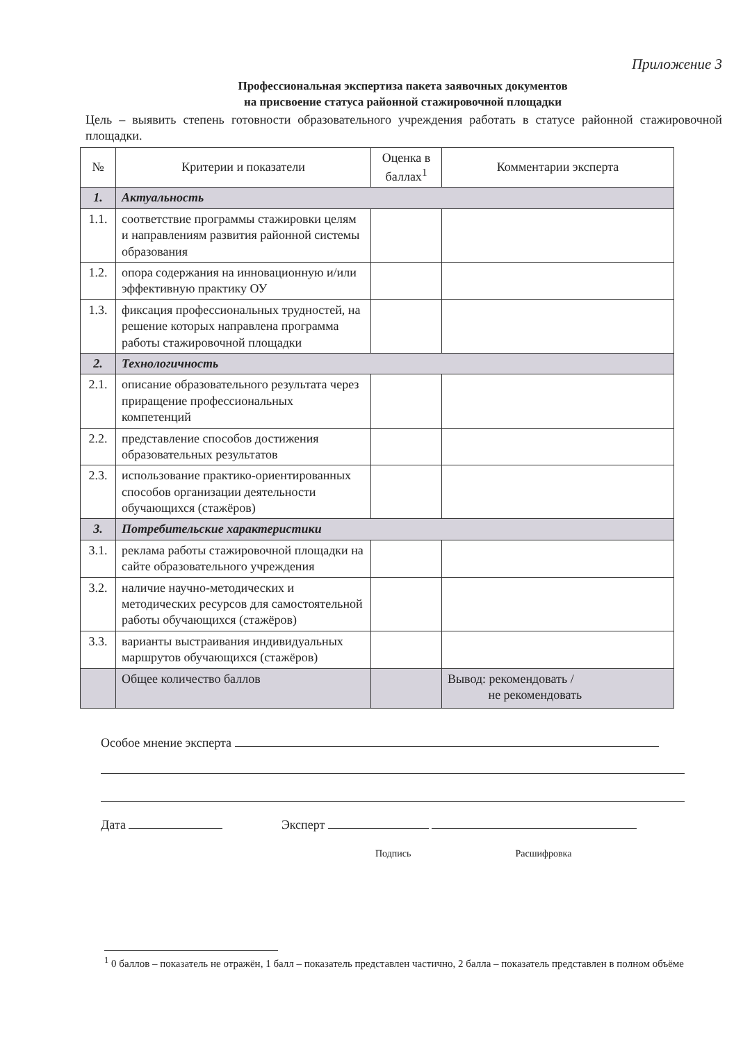Приложение 3
Профессиональная экспертиза пакета заявочных документов
на присвоение статуса районной стажировочной площадки
Цель – выявить степень готовности образовательного учреждения работать в статусе районной стажировочной площадки.
| № | Критерии и показатели | Оценка в баллах<sup>1</sup> | Комментарии эксперта |
| --- | --- | --- | --- |
| 1. | Актуальность | | |
| 1.1. | соответствие программы стажировки целям и направлениям развития районной системы образования | | |
| 1.2. | опора содержания на инновационную и/или эффективную практику ОУ | | |
| 1.3. | фиксация профессиональных трудностей, на решение которых направлена программа работы стажировочной площадки | | |
| 2. | Технологичность | | |
| 2.1. | описание образовательного результата через приращение профессиональных компетенций | | |
| 2.2. | представление способов достижения образовательных результатов | | |
| 2.3. | использование практико-ориентированных способов организации деятельности обучающихся (стажёров) | | |
| 3. | Потребительские характеристики | | |
| 3.1. | реклама работы стажировочной площадки на сайте образовательного учреждения | | |
| 3.2. | наличие научно-методических и методических ресурсов для самостоятельной работы обучающихся (стажёров) | | |
| 3.3. | варианты выстраивания индивидуальных маршрутов обучающихся (стажёров) | | |
| | Общее количество баллов | | Вывод: рекомендовать / не рекомендовать |
Особое мнение эксперта
Дата Эксперт
Подпись Расшифровка
<sup>1</sup> 0 баллов – показатель не отражён, 1 балл – показатель представлен частично, 2 балла – показатель представлен в полном объёме